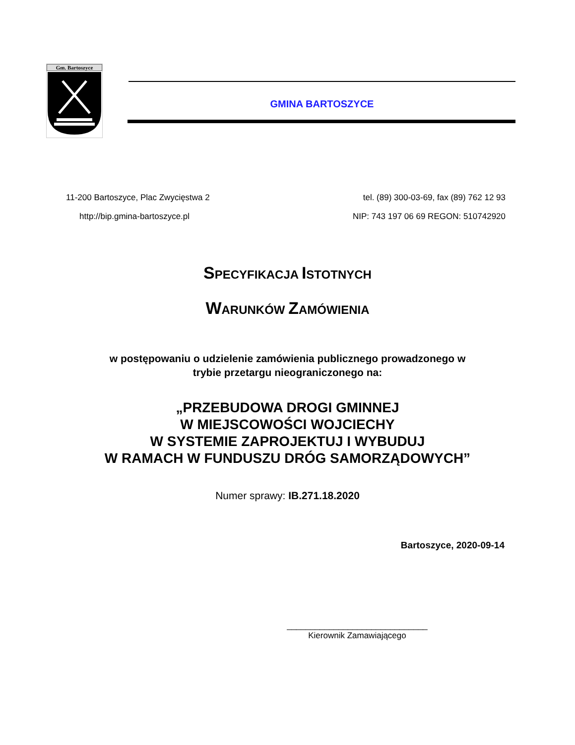Gm. Bartoszyce
GMINA BARTOSZYCE
11-200 Bartoszyce, Plac Zwycięstwa 2 tel. (89) 300-03-69, fax (89) 762 12 93
http://bip.gmina-bartoszyce.pl NIP: 743 197 06 69 REGON: 510742920
SPECYFIKACJA ISTOTNYCH
WARUNKÓW ZAMÓWIENIA
w postępowaniu o udzielenie zamówienia publicznego prowadzonego w
trybie przetargu nieograniczonego na:
„PRZEBUDOWA DROGI GMINNEJ
W MIEJSCOWOŚCI WOJCIECHY
W SYSTEMIE ZAPROJEKTUJ I WYBUDUJ
W RAMACH W FUNDUSZU DRÓG SAMORZĄDOWYCH”
Numer sprawy: IB.271.18.2020
Bartoszyce, 2020-09-14
______________________________
Kierownik Zamawiającego